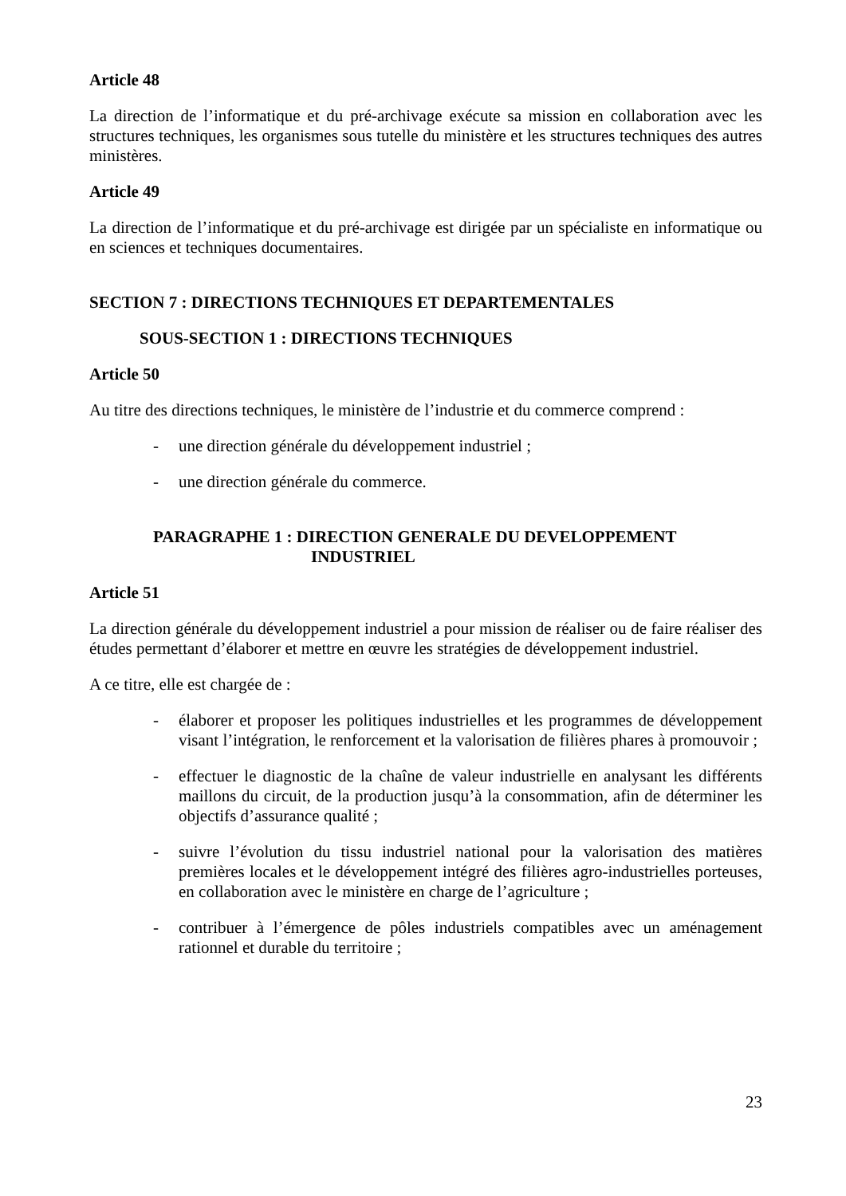Article 48
La direction de l’informatique et du pré-archivage exécute sa mission en collaboration avec les structures techniques, les organismes sous tutelle du ministère et les structures techniques des autres ministères.
Article 49
La direction de l’informatique et du pré-archivage est dirigée par un spécialiste en informatique ou en sciences et techniques documentaires.
SECTION 7 : DIRECTIONS TECHNIQUES ET DEPARTEMENTALES
SOUS-SECTION 1 : DIRECTIONS TECHNIQUES
Article 50
Au titre des directions techniques, le ministère de l’industrie et du commerce comprend :
- une direction générale du développement industriel ;
- une direction générale du commerce.
PARAGRAPHE 1 : DIRECTION GENERALE DU DEVELOPPEMENT
INDUSTRIEL
Article 51
La direction générale du développement industriel a pour mission de réaliser ou de faire réaliser des études permettant d’élaborer et mettre en œuvre les stratégies de développement industriel.
A ce titre, elle est chargée de :
- élaborer et proposer les politiques industrielles et les programmes de développement visant l’intégration, le renforcement et la valorisation de filières phares à promouvoir ;
- effectuer le diagnostic de la chaîne de valeur industrielle en analysant les différents maillons du circuit, de la production jusqu’à la consommation, afin de déterminer les objectifs d’assurance qualité ;
- suivre l’évolution du tissu industriel national pour la valorisation des matières premières locales et le développement intégré des filières agro-industrielles porteuses, en collaboration avec le ministère en charge de l’agriculture ;
- contribuer à l’émergence de pôles industriels compatibles avec un aménagement rationnel et durable du territoire ;
23